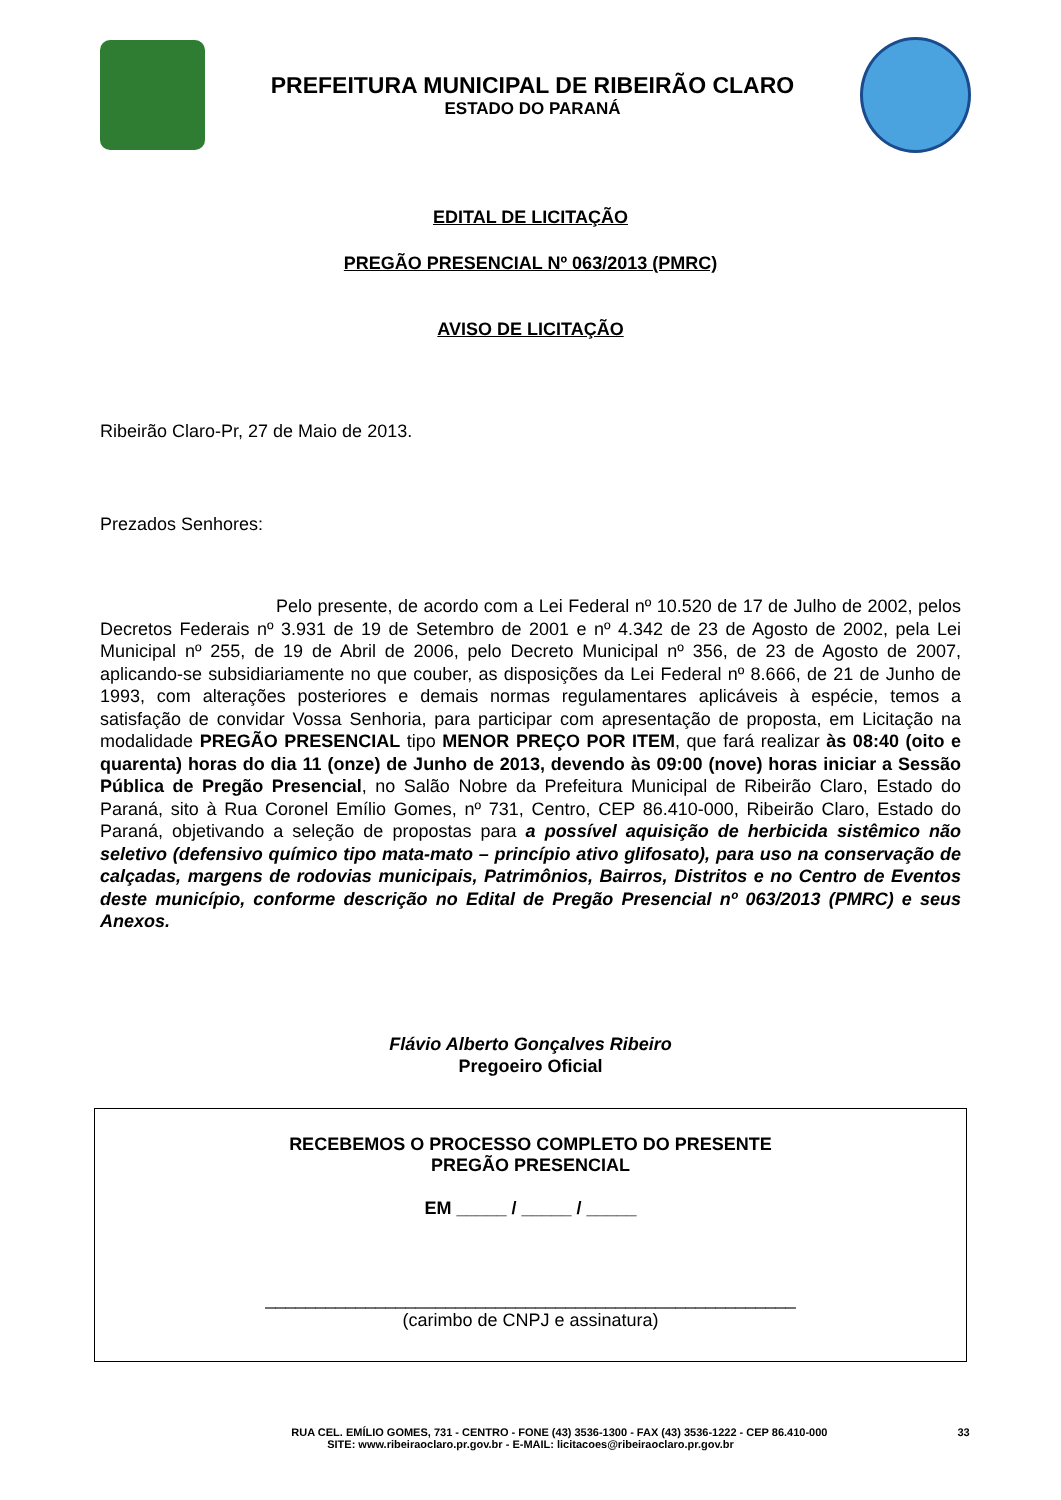PREFEITURA MUNICIPAL DE RIBEIRÃO CLARO
ESTADO DO PARANÁ
EDITAL DE LICITAÇÃO
PREGÃO PRESENCIAL Nº 063/2013 (PMRC)
AVISO DE LICITAÇÃO
Ribeirão Claro-Pr, 27 de Maio de 2013.
Prezados Senhores:
Pelo presente, de acordo com a Lei Federal nº 10.520 de 17 de Julho de 2002, pelos Decretos Federais nº 3.931 de 19 de Setembro de 2001 e nº 4.342 de 23 de Agosto de 2002, pela Lei Municipal nº 255, de 19 de Abril de 2006, pelo Decreto Municipal nº 356, de 23 de Agosto de 2007, aplicando-se subsidiariamente no que couber, as disposições da Lei Federal nº 8.666, de 21 de Junho de 1993, com alterações posteriores e demais normas regulamentares aplicáveis à espécie, temos a satisfação de convidar Vossa Senhoria, para participar com apresentação de proposta, em Licitação na modalidade PREGÃO PRESENCIAL tipo MENOR PREÇO POR ITEM, que fará realizar às 08:40 (oito e quarenta) horas do dia 11 (onze) de Junho de 2013, devendo às 09:00 (nove) horas iniciar a Sessão Pública de Pregão Presencial, no Salão Nobre da Prefeitura Municipal de Ribeirão Claro, Estado do Paraná, sito à Rua Coronel Emílio Gomes, nº 731, Centro, CEP 86.410-000, Ribeirão Claro, Estado do Paraná, objetivando a seleção de propostas para a possível aquisição de herbicida sistêmico não seletivo (defensivo químico tipo mata-mato – princípio ativo glifosato), para uso na conservação de calçadas, margens de rodovias municipais, Patrimônios, Bairros, Distritos e no Centro de Eventos deste município, conforme descrição no Edital de Pregão Presencial nº 063/2013 (PMRC) e seus Anexos.
Flávio Alberto Gonçalves Ribeiro
Pregoeiro Oficial
RECEBEMOS O PROCESSO COMPLETO DO PRESENTE
PREGÃO PRESENCIAL
EM _____ / _____ / _____
_____________________________________________________
(carimbo de CNPJ e assinatura)
RUA CEL. EMÍLIO GOMES, 731 - CENTRO - FONE (43) 3536-1300 - FAX (43) 3536-1222 - CEP 86.410-000 33
SITE: www.ribeiraoclaro.pr.gov.br - E-MAIL: licitacoes@ribeiraoclaro.pr.gov.br